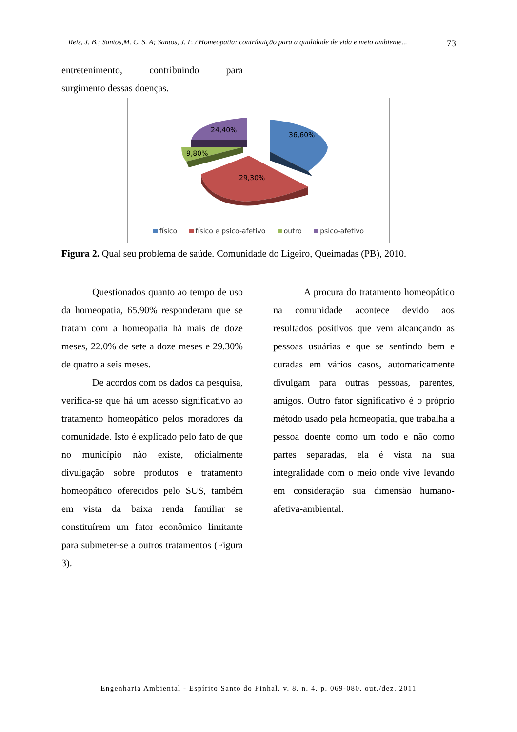Reis, J. B.; Santos,M. C. S. A; Santos, J. F. / Homeopatia: contribuição para a qualidade de vida e meio ambiente... 73
entretenimento, contribuindo para
surgimento dessas doenças.
36,60%
29,30%
9,80%
24,40%
físico físico e psico-afetivo outro psico-afetivo
Figura 2. Qual seu problema de saúde. Comunidade do Ligeiro, Queimadas (PB), 2010.
Questionados quanto ao tempo de uso da homeopatia, 65.90% responderam que se tratam com a homeopatia há mais de doze meses, 22.0% de sete a doze meses e 29.30% de quatro a seis meses.
De acordos com os dados da pesquisa, verifica-se que há um acesso significativo ao tratamento homeopático pelos moradores da comunidade. Isto é explicado pelo fato de que no município não existe, oficialmente divulgação sobre produtos e tratamento homeopático oferecidos pelo SUS, também em vista da baixa renda familiar se constituírem um fator econômico limitante para submeter-se a outros tratamentos (Figura 3).
A procura do tratamento homeopático na comunidade acontece devido aos resultados positivos que vem alcançando as pessoas usuárias e que se sentindo bem e curadas em vários casos, automaticamente divulgam para outras pessoas, parentes, amigos. Outro fator significativo é o próprio método usado pela homeopatia, que trabalha a pessoa doente como um todo e não como partes separadas, ela é vista na sua integralidade com o meio onde vive levando em consideração sua dimensão humano-afetiva-ambiental.
Engenharia Ambiental - Espírito Santo do Pinhal, v. 8, n. 4, p. 069-080, out./dez. 2011